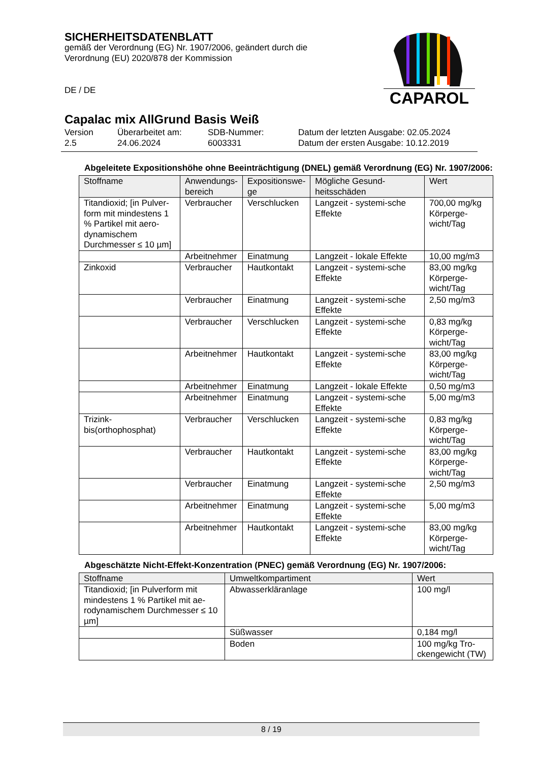SICHERHEITSDATENBLATT
gemäß der Verordnung (EG) Nr. 1907/2006, geändert durch die Verordnung (EU) 2020/878 der Kommission
DE / DE
Capalac mix AllGrund Basis Weiß
CAPAROL
Version
2.5
Überarbeitet am:
24.06.2024
SDB-Nummer:
6003331
Datum der letzten Ausgabe: 02.05.2024
Datum der ersten Ausgabe: 10.12.2019
Abgeleitete Expositionshöhe ohne Beeinträchtigung (DNEL) gemäß Verordnung (EG) Nr. 1907/2006:
| Stoffname | Anwendungs- bereich | Expositionswe- ge | Mögliche Gesund- heitsschäden | Wert |
| --- | --- | --- | --- | --- |
| Titandioxid; [in Pulver-form mit mindestens 1 % Partikel mit aero-dynamischem Durchmesser ≤ 10 µm] | Verbraucher | Verschlucken | Langzeit - systemi-sche Effekte | 700,00 mg/kg Körperge-wicht/Tag |
| | Arbeitnehmer | Einatmung | Langzeit - lokale Effekte | 10,00 mg/m3 |
| Zinkoxid | Verbraucher | Hautkontakt | Langzeit - systemi-sche Effekte | 83,00 mg/kg Körperge-wicht/Tag |
| | Verbraucher | Einatmung | Langzeit - systemi-sche Effekte | 2,50 mg/m3 |
| | Verbraucher | Verschlucken | Langzeit - systemi-sche Effekte | 0,83 mg/kg Körperge-wicht/Tag |
| | Arbeitnehmer | Hautkontakt | Langzeit - systemi-sche Effekte | 83,00 mg/kg Körperge-wicht/Tag |
| | Arbeitnehmer | Einatmung | Langzeit - lokale Effekte | 0,50 mg/m3 |
| | Arbeitnehmer | Einatmung | Langzeit - systemi-sche Effekte | 5,00 mg/m3 |
| Trizink-bis(orthophosphat) | Verbraucher | Verschlucken | Langzeit - systemi-sche Effekte | 0,83 mg/kg Körperge-wicht/Tag |
| | Verbraucher | Hautkontakt | Langzeit - systemi-sche Effekte | 83,00 mg/kg Körperge-wicht/Tag |
| | Verbraucher | Einatmung | Langzeit - systemi-sche Effekte | 2,50 mg/m3 |
| | Arbeitnehmer | Einatmung | Langzeit - systemi-sche Effekte | 5,00 mg/m3 |
| | Arbeitnehmer | Hautkontakt | Langzeit - systemi-sche Effekte | 83,00 mg/kg Körperge-wicht/Tag |
Abgeschätzte Nicht-Effekt-Konzentration (PNEC) gemäß Verordnung (EG) Nr. 1907/2006:
| Stoffname | Umweltkompartiment | Wert |
| --- | --- | --- |
| Titandioxid; [in Pulverform mit mindestens 1 % Partikel mit ae-rodynamischem Durchmesser ≤ 10 µm] | Abwasserkläranlage | 100 mg/l |
| | Süßwasser | 0,184 mg/l |
| | Boden | 100 mg/kg Tro-ckengewicht (TW) |
8 / 19